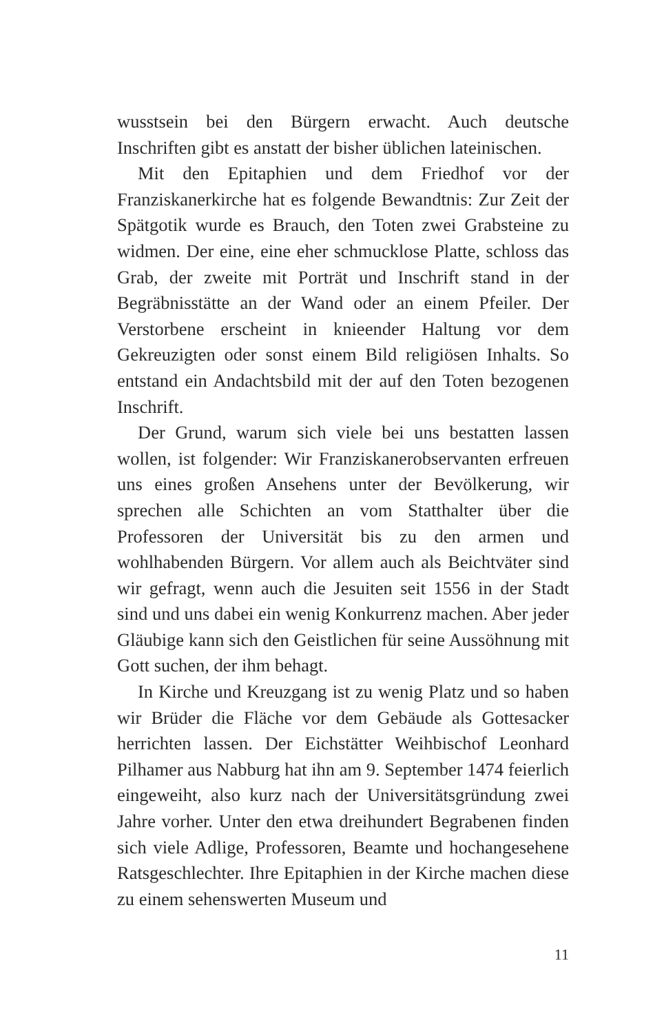wusstsein bei den Bürgern erwacht. Auch deutsche Inschriften gibt es anstatt der bisher üblichen lateinischen.
Mit den Epitaphien und dem Friedhof vor der Franziskanerkirche hat es folgende Bewandtnis: Zur Zeit der Spätgotik wurde es Brauch, den Toten zwei Grabsteine zu widmen. Der eine, eine eher schmucklose Platte, schloss das Grab, der zweite mit Porträt und Inschrift stand in der Begräbnisstätte an der Wand oder an einem Pfeiler. Der Verstorbene erscheint in knieender Haltung vor dem Gekreuzigten oder sonst einem Bild religiösen Inhalts. So entstand ein Andachtsbild mit der auf den Toten bezogenen Inschrift.
Der Grund, warum sich viele bei uns bestatten lassen wollen, ist folgender: Wir Franziskanerobservanten erfreuen uns eines großen Ansehens unter der Bevölkerung, wir sprechen alle Schichten an vom Statthalter über die Professoren der Universität bis zu den armen und wohlhabenden Bürgern. Vor allem auch als Beichtväter sind wir gefragt, wenn auch die Jesuiten seit 1556 in der Stadt sind und uns dabei ein wenig Konkurrenz machen. Aber jeder Gläubige kann sich den Geistlichen für seine Aussöhnung mit Gott suchen, der ihm behagt.
In Kirche und Kreuzgang ist zu wenig Platz und so haben wir Brüder die Fläche vor dem Gebäude als Gottesacker herrichten lassen. Der Eichstätter Weihbischof Leonhard Pilhamer aus Nabburg hat ihn am 9. September 1474 feierlich eingeweiht, also kurz nach der Universitätsgründung zwei Jahre vorher. Unter den etwa dreihundert Begrabenen finden sich viele Adlige, Professoren, Beamte und hochangesehene Ratsgeschlechter. Ihre Epitaphien in der Kirche machen diese zu einem sehenswerten Museum und
11